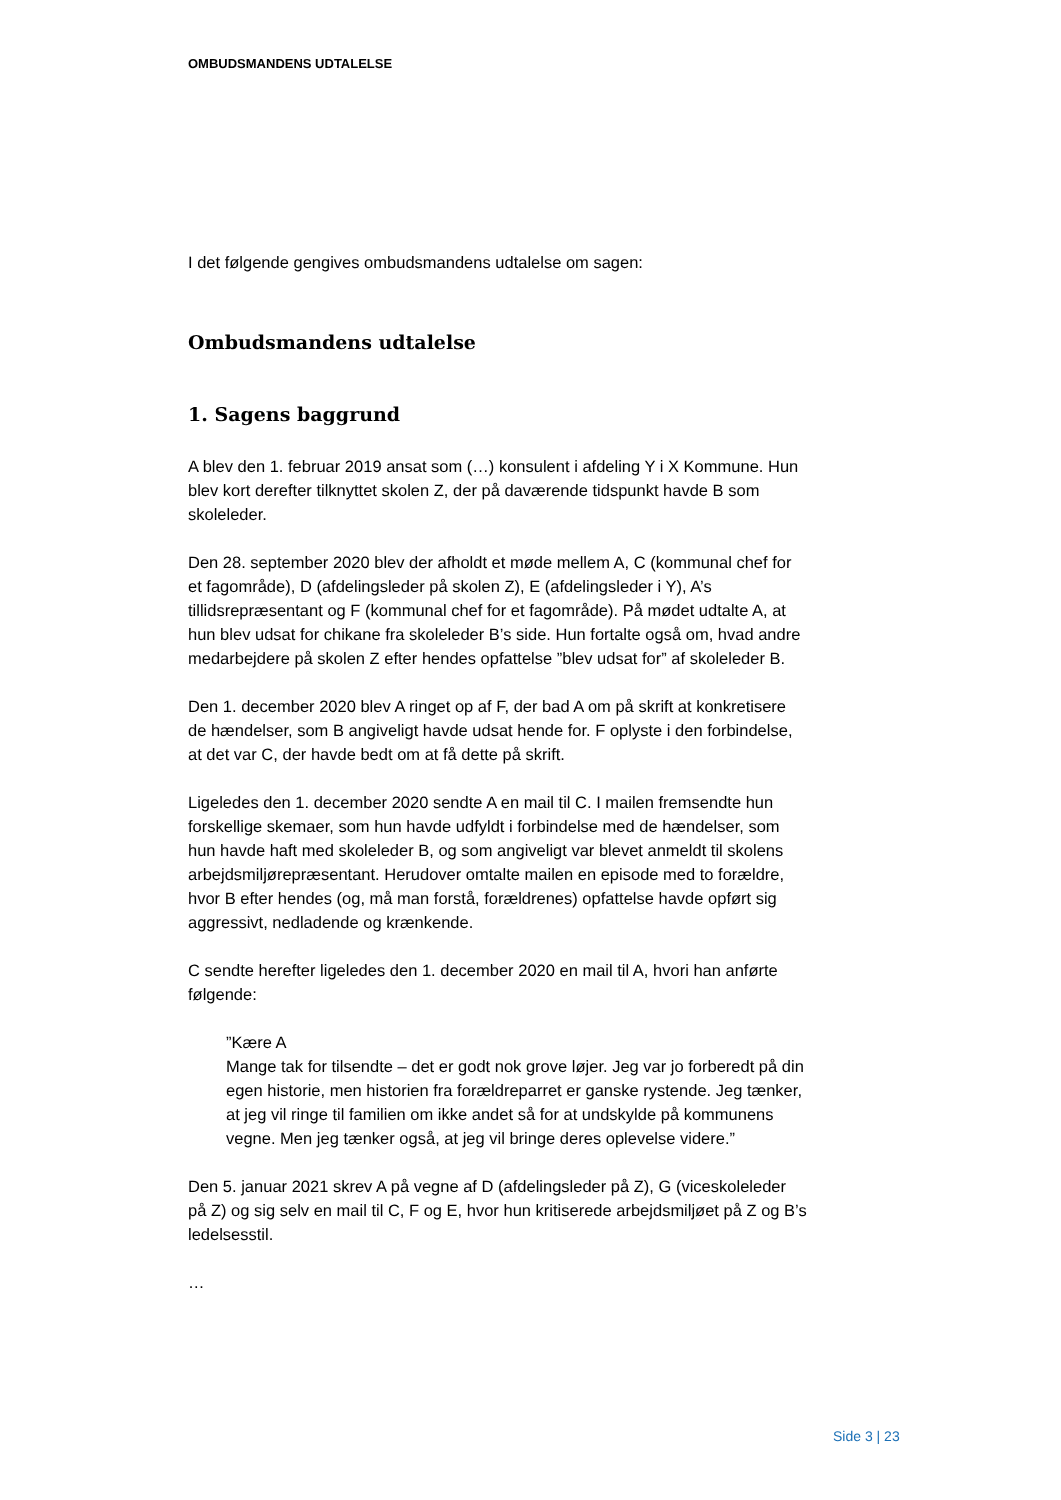OMBUDSMANDENS UDTALELSE
I det følgende gengives ombudsmandens udtalelse om sagen:
Ombudsmandens udtalelse
1. Sagens baggrund
A blev den 1. februar 2019 ansat som (…) konsulent i afdeling Y i X Kommune. Hun blev kort derefter tilknyttet skolen Z, der på daværende tidspunkt havde B som skoleleder.
Den 28. september 2020 blev der afholdt et møde mellem A, C (kommunal chef for et fagområde), D (afdelingsleder på skolen Z), E (afdelingsleder i Y), A’s tillidsrepræsentant og F (kommunal chef for et fagområde). På mødet udtalte A, at hun blev udsat for chikane fra skoleleder B’s side. Hun fortalte også om, hvad andre medarbejdere på skolen Z efter hendes opfattelse ”blev udsat for” af skoleleder B.
Den 1. december 2020 blev A ringet op af F, der bad A om på skrift at konkretisere de hændelser, som B angiveligt havde udsat hende for. F oplyste i den forbindelse, at det var C, der havde bedt om at få dette på skrift.
Ligeledes den 1. december 2020 sendte A en mail til C. I mailen fremsendte hun forskellige skemaer, som hun havde udfyldt i forbindelse med de hændelser, som hun havde haft med skoleleder B, og som angiveligt var blevet anmeldt til skolens arbejdsmiljørepræsentant. Herudover omtalte mailen en episode med to forældre, hvor B efter hendes (og, må man forstå, forældrenes) opfattelse havde opført sig aggressivt, nedladende og krænkende.
C sendte herefter ligeledes den 1. december 2020 en mail til A, hvori han anførte følgende:
”Kære A
Mange tak for tilsendte – det er godt nok grove løjer. Jeg var jo forberedt på din egen historie, men historien fra forældreparret er ganske rystende. Jeg tænker, at jeg vil ringe til familien om ikke andet så for at undskylde på kommunens vegne. Men jeg tænker også, at jeg vil bringe deres oplevelse videre.”
Den 5. januar 2021 skrev A på vegne af D (afdelingsleder på Z), G (viceskoleleder på Z) og sig selv en mail til C, F og E, hvor hun kritiserede arbejdsmiljøet på Z og B’s ledelsesstil.
…
Side 3 | 23